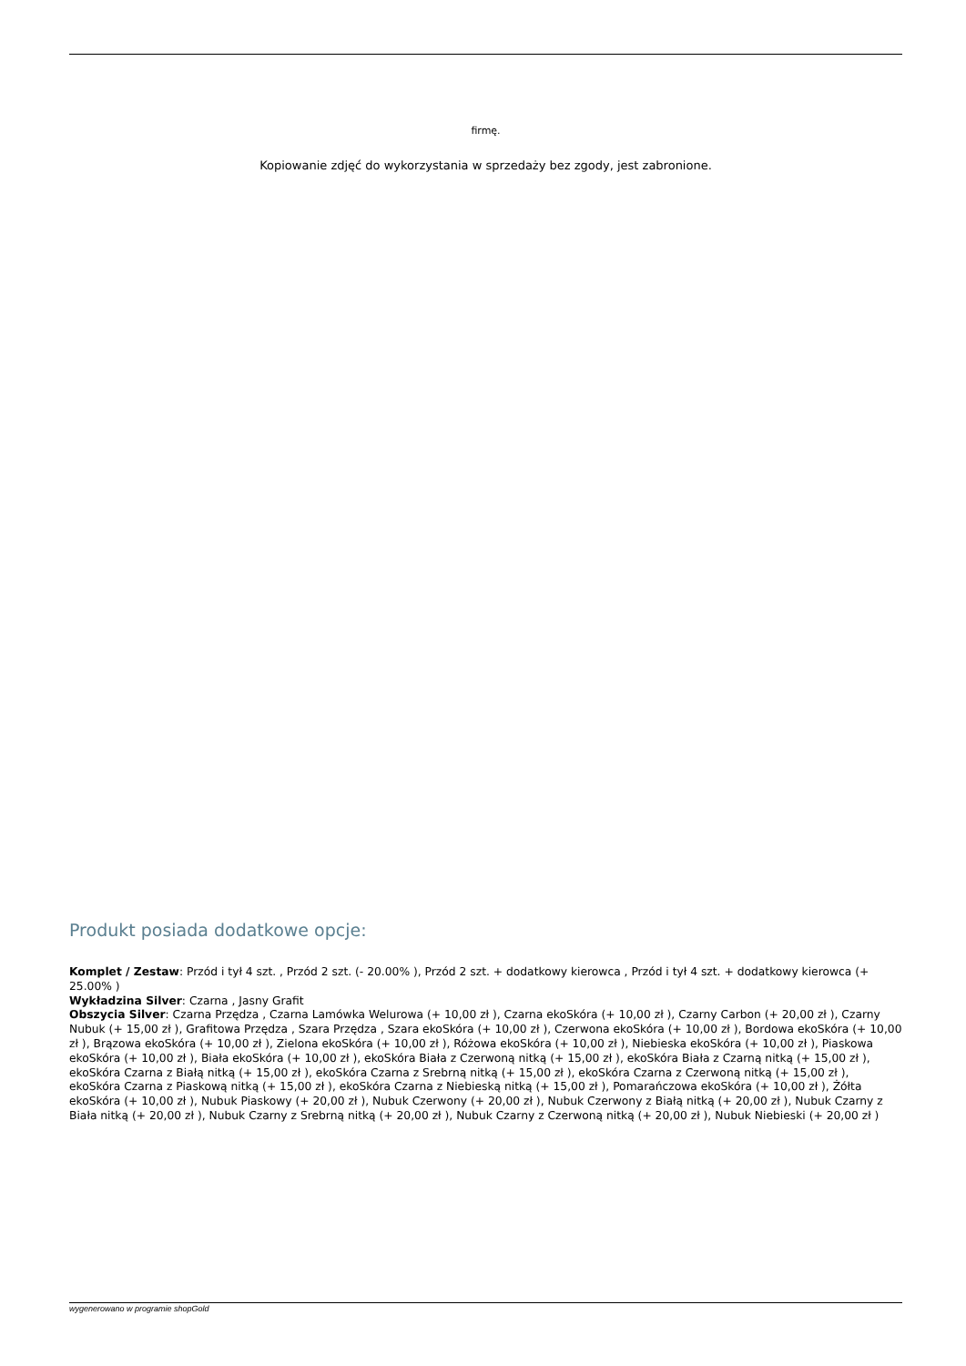firmę.
Kopiowanie zdjęć do wykorzystania w sprzedaży bez zgody, jest zabronione.
Produkt posiada dodatkowe opcje:
Komplet / Zestaw: Przód i tył 4 szt. , Przód 2 szt. (- 20.00% ), Przód 2 szt. + dodatkowy kierowca , Przód i tył 4 szt. + dodatkowy kierowca (+ 25.00% )
Wykładzina Silver: Czarna , Jasny Grafit
Obszycia Silver: Czarna Przędza , Czarna Lamówka Welurowa (+ 10,00 zł ), Czarna ekoSkóra (+ 10,00 zł ), Czarny Carbon (+ 20,00 zł ), Czarny Nubuk (+ 15,00 zł ), Grafitowa Przędza , Szara Przędza , Szara ekoSkóra (+ 10,00 zł ), Czerwona ekoSkóra (+ 10,00 zł ), Bordowa ekoSkóra (+ 10,00 zł ), Brązowa ekoSkóra (+ 10,00 zł ), Zielona ekoSkóra (+ 10,00 zł ), Różowa ekoSkóra (+ 10,00 zł ), Niebieska ekoSkóra (+ 10,00 zł ), Piaskowa ekoSkóra (+ 10,00 zł ), Biała ekoSkóra (+ 10,00 zł ), ekoSkóra Biała z Czerwoną nitką (+ 15,00 zł ), ekoSkóra Biała z Czarną nitką (+ 15,00 zł ), ekoSkóra Czarna z Białą nitką (+ 15,00 zł ), ekoSkóra Czarna z Srebrną nitką (+ 15,00 zł ), ekoSkóra Czarna z Czerwoną nitką (+ 15,00 zł ), ekoSkóra Czarna z Piaskową nitką (+ 15,00 zł ), ekoSkóra Czarna z Niebieską nitką (+ 15,00 zł ), Pomarańczowa ekoSkóra (+ 10,00 zł ), Żółta ekoSkóra (+ 10,00 zł ), Nubuk Piaskowy (+ 20,00 zł ), Nubuk Czerwony (+ 20,00 zł ), Nubuk Czerwony z Białą nitką (+ 20,00 zł ), Nubuk Czarny z Biała nitką (+ 20,00 zł ), Nubuk Czarny z Srebrną nitką (+ 20,00 zł ), Nubuk Czarny z Czerwoną nitką (+ 20,00 zł ), Nubuk Niebieski (+ 20,00 zł )
wygenerowano w programie shopGold